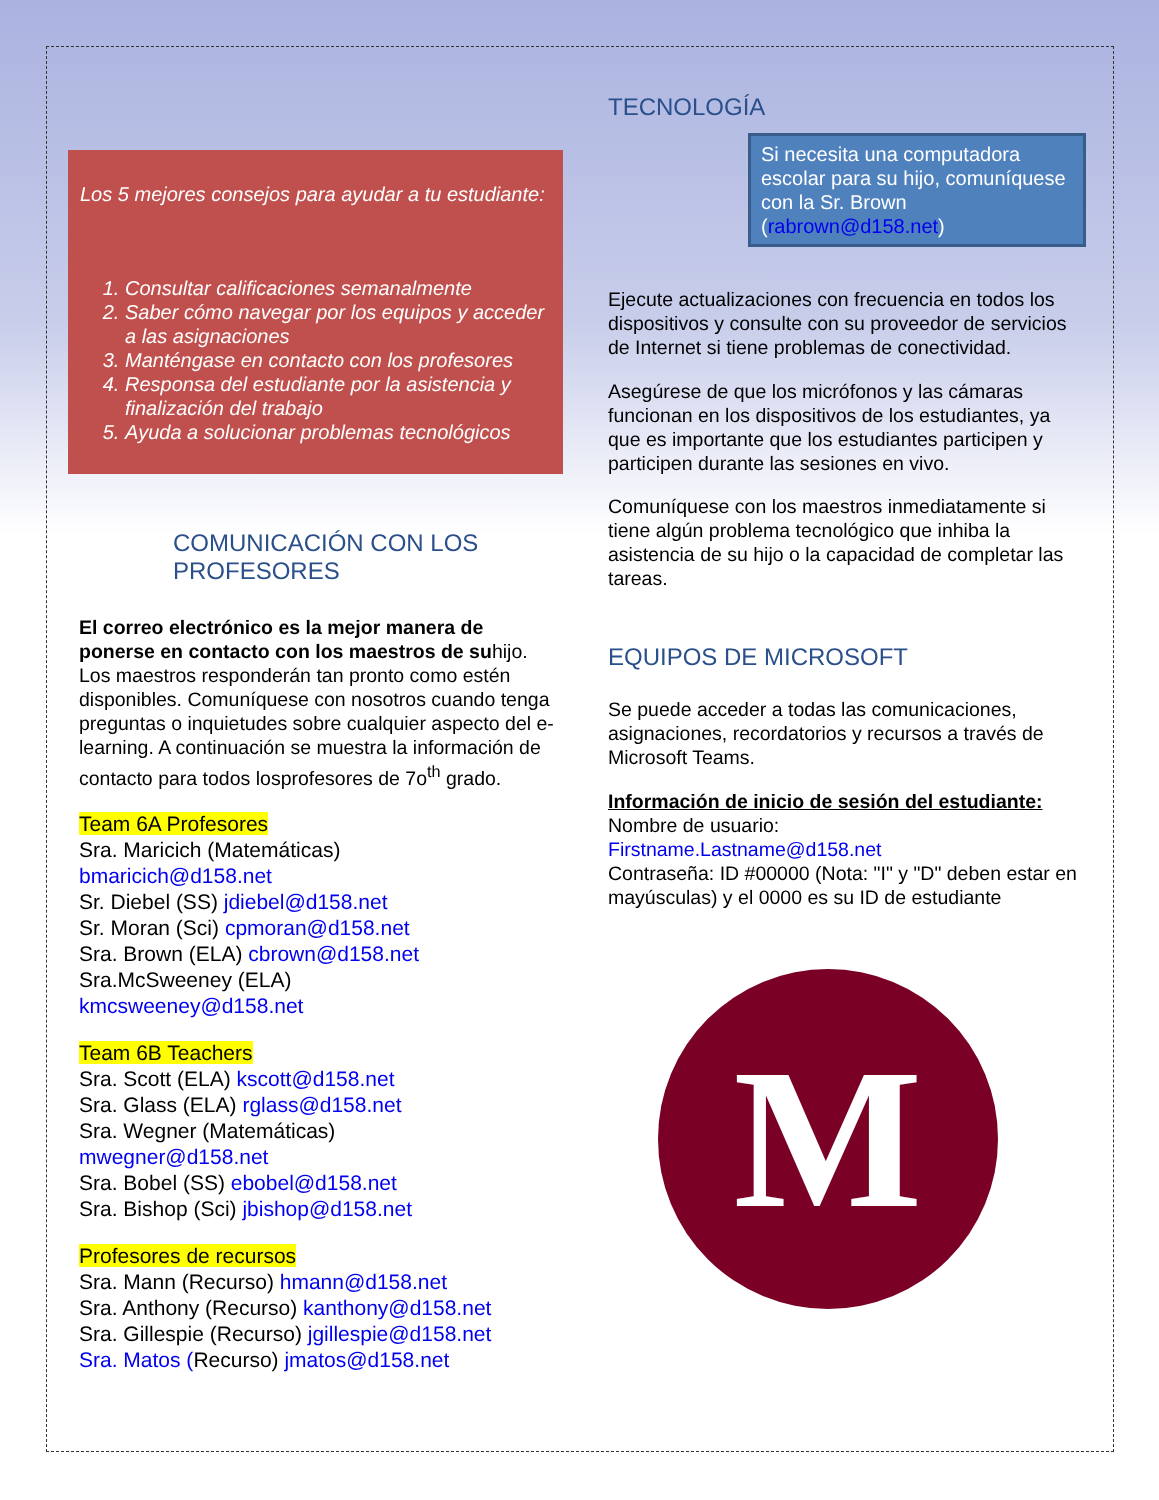Los 5 mejores consejos para ayudar a tu estudiante:
1. Consultar calificaciones semanalmente
2. Saber cómo navegar por los equipos y acceder a las asignaciones
3. Manténgase en contacto con los profesores
4. Responsa del estudiante por la asistencia y finalización del trabajo
5. Ayuda a solucionar problemas tecnológicos
COMUNICACIÓN CON LOS PROFESORES
El correo electrónico es la mejor manera de ponerse en contacto con los maestros de suhijo. Los maestros responderán tan pronto como estén disponibles. Comuníquese con nosotros cuando tenga preguntas o inquietudes sobre cualquier aspecto del e-learning. A continuación se muestra la información de contacto para todos losprofesores de 7o<sup>th</sup> grado.
Team 6A Profesores
Sra. Maricich (Matemáticas)
bmaricich@d158.net
Sr. Diebel (SS) jdiebel@d158.net
Sr. Moran (Sci) cpmoran@d158.net
Sra. Brown (ELA) cbrown@d158.net
Sra.McSweeney (ELA)
kmcsweeney@d158.net
Team 6B Teachers
Sra. Scott (ELA) kscott@d158.net
Sra. Glass (ELA) rglass@d158.net
Sra. Wegner (Matemáticas)
mwegner@d158.net
Sra. Bobel (SS) ebobel@d158.net
Sra. Bishop (Sci) jbishop@d158.net
Profesores de recursos
Sra. Mann (Recurso) hmann@d158.net
Sra. Anthony (Recurso) kanthony@d158.net
Sra. Gillespie (Recurso) jgillespie@d158.net
Sra. Matos (Recurso) jmatos@d158.net
TECNOLOGÍA
Si necesita una computadora escolar para su hijo, comuníquese con la Sr. Brown (rabrown@d158.net)
Ejecute actualizaciones con frecuencia en todos los dispositivos y consulte con su proveedor de servicios de Internet si tiene problemas de conectividad.
Asegúrese de que los micrófonos y las cámaras funcionan en los dispositivos de los estudiantes, ya que es importante que los estudiantes participen y participen durante las sesiones en vivo.
Comuníquese con los maestros inmediatamente si tiene algún problema tecnológico que inhiba la asistencia de su hijo o la capacidad de completar las tareas.
EQUIPOS DE MICROSOFT
Se puede acceder a todas las comunicaciones, asignaciones, recordatorios y recursos a través de Microsoft Teams.
Información de inicio de sesión del estudiante:
Nombre de usuario:
Firstname.Lastname@d158.net
Contraseña: ID #00000 (Nota: "I" y "D" deben estar en mayúsculas) y el 0000 es su ID de estudiante
M